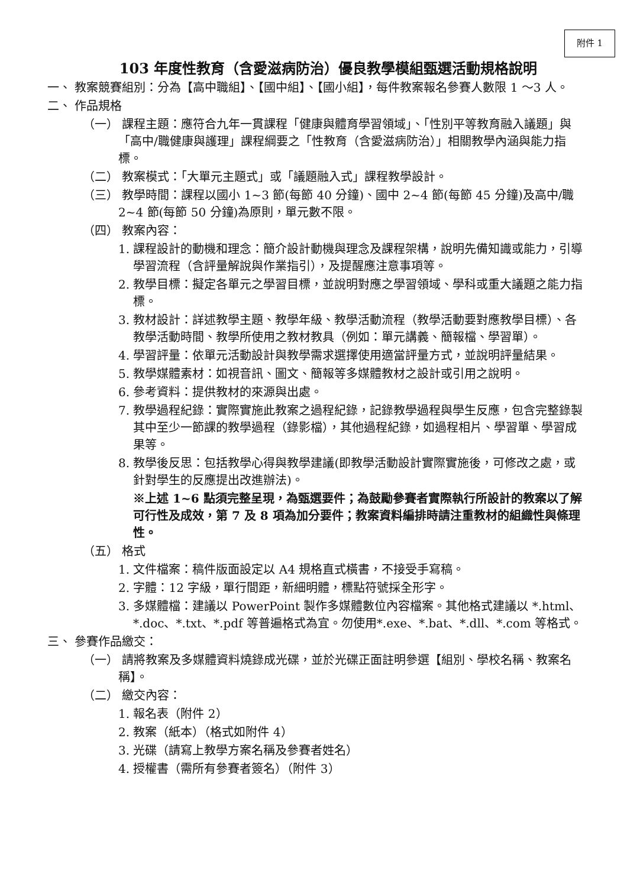附件 1
103 年度性教育（含愛滋病防治）優良教學模組甄選活動規格說明
一、 教案競賽組別：分為【高中職組】、【國中組】、【國小組】，每件教案報名參賽人數限 1 ～3 人。
二、 作品規格
（一） 課程主題：應符合九年一貫課程「健康與體育學習領域」、「性別平等教育融入議題」與「高中/職健康與護理」課程綱要之「性教育（含愛滋病防治）」相關教學內涵與能力指標。
（二） 教案模式：「大單元主題式」或「議題融入式」課程教學設計。
（三） 教學時間：課程以國小 1~3 節(每節 40 分鐘)、國中 2~4 節(每節 45 分鐘)及高中/職 2~4 節(每節 50 分鐘)為原則，單元數不限。
（四） 教案內容：
1. 課程設計的動機和理念：簡介設計動機與理念及課程架構，說明先備知識或能力，引導學習流程（含評量解說與作業指引），及提醒應注意事項等。
2. 教學目標：擬定各單元之學習目標，並說明對應之學習領域、學科或重大議題之能力指標。
3. 教材設計：詳述教學主題、教學年級、教學活動流程（教學活動要對應教學目標）、各教學活動時間、教學所使用之教材教具（例如：單元講義、簡報檔、學習單）。
4. 學習評量：依單元活動設計與教學需求選擇使用適當評量方式，並說明評量結果。
5. 教學媒體素材：如視音訊、圖文、簡報等多媒體教材之設計或引用之說明。
6. 參考資料：提供教材的來源與出處。
7. 教學過程紀錄：實際實施此教案之過程紀錄，記錄教學過程與學生反應，包含完整錄製其中至少一節課的教學過程（錄影檔），其他過程紀錄，如過程相片、學習單、學習成果等。
8. 教學後反思：包括教學心得與教學建議(即教學活動設計實際實施後，可修改之處，或針對學生的反應提出改進辦法)。
※上述 1~6 點須完整呈現，為甄選要件；為鼓勵參賽者實際執行所設計的教案以了解可行性及成效，第 7 及 8 項為加分要件；教案資料編排時請注重教材的組織性與條理性。
（五） 格式
1. 文件檔案：稿件版面設定以 A4 規格直式橫書，不接受手寫稿。
2. 字體：12 字級，單行間距，新細明體，標點符號採全形字。
3. 多媒體檔：建議以 PowerPoint 製作多媒體數位內容檔案。其他格式建議以 *.html、*.doc、*.txt、*.pdf 等普遍格式為宜。勿使用*.exe、*.bat、*.dll、*.com 等格式。
三、 參賽作品繳交：
（一） 請將教案及多媒體資料燒錄成光碟，並於光碟正面註明參選【組別、學校名稱、教案名稱】。
（二） 繳交內容：
1. 報名表（附件 2）
2. 教案（紙本）（格式如附件 4）
3. 光碟（請寫上教學方案名稱及參賽者姓名）
4. 授權書（需所有參賽者簽名）（附件 3）